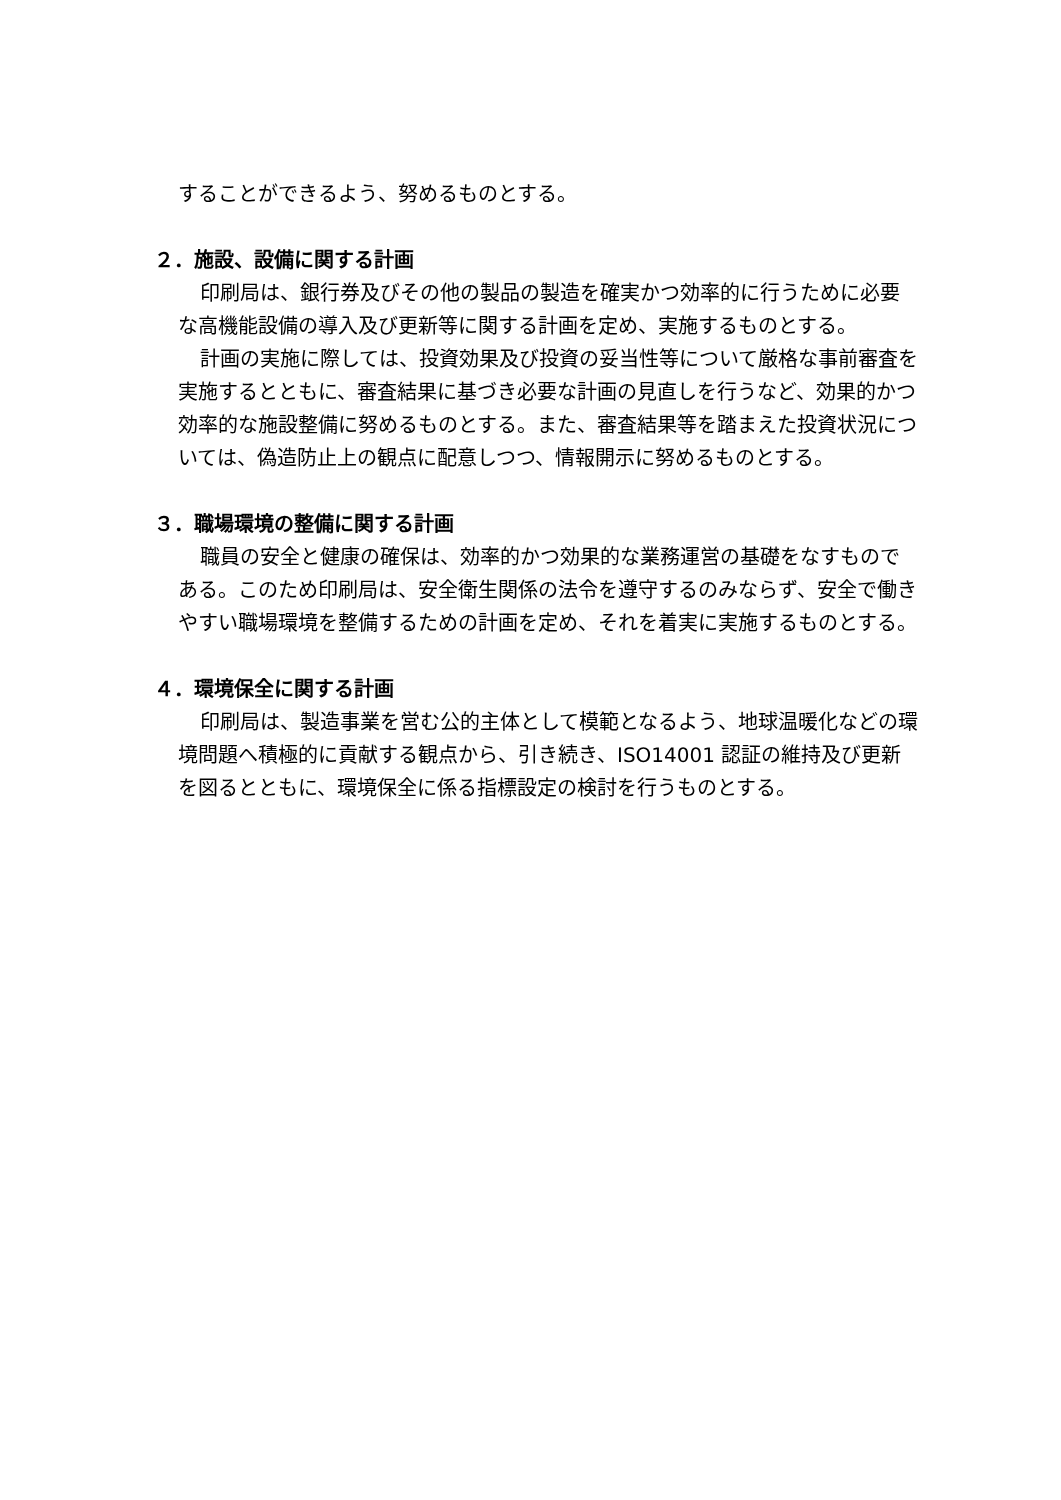することができるよう、努めるものとする。
２．施設、設備に関する計画
印刷局は、銀行券及びその他の製品の製造を確実かつ効率的に行うために必要な高機能設備の導入及び更新等に関する計画を定め、実施するものとする。
計画の実施に際しては、投資効果及び投資の妥当性等について厳格な事前審査を実施するとともに、審査結果に基づき必要な計画の見直しを行うなど、効果的かつ効率的な施設整備に努めるものとする。また、審査結果等を踏まえた投資状況については、偽造防止上の観点に配意しつつ、情報開示に努めるものとする。
３．職場環境の整備に関する計画
職員の安全と健康の確保は、効率的かつ効果的な業務運営の基礎をなすものである。このため印刷局は、安全衛生関係の法令を遵守するのみならず、安全で働きやすい職場環境を整備するための計画を定め、それを着実に実施するものとする。
４．環境保全に関する計画
印刷局は、製造事業を営む公的主体として模範となるよう、地球温暖化などの環境問題へ積極的に貢献する観点から、引き続き、ISO14001 認証の維持及び更新を図るとともに、環境保全に係る指標設定の検討を行うものとする。